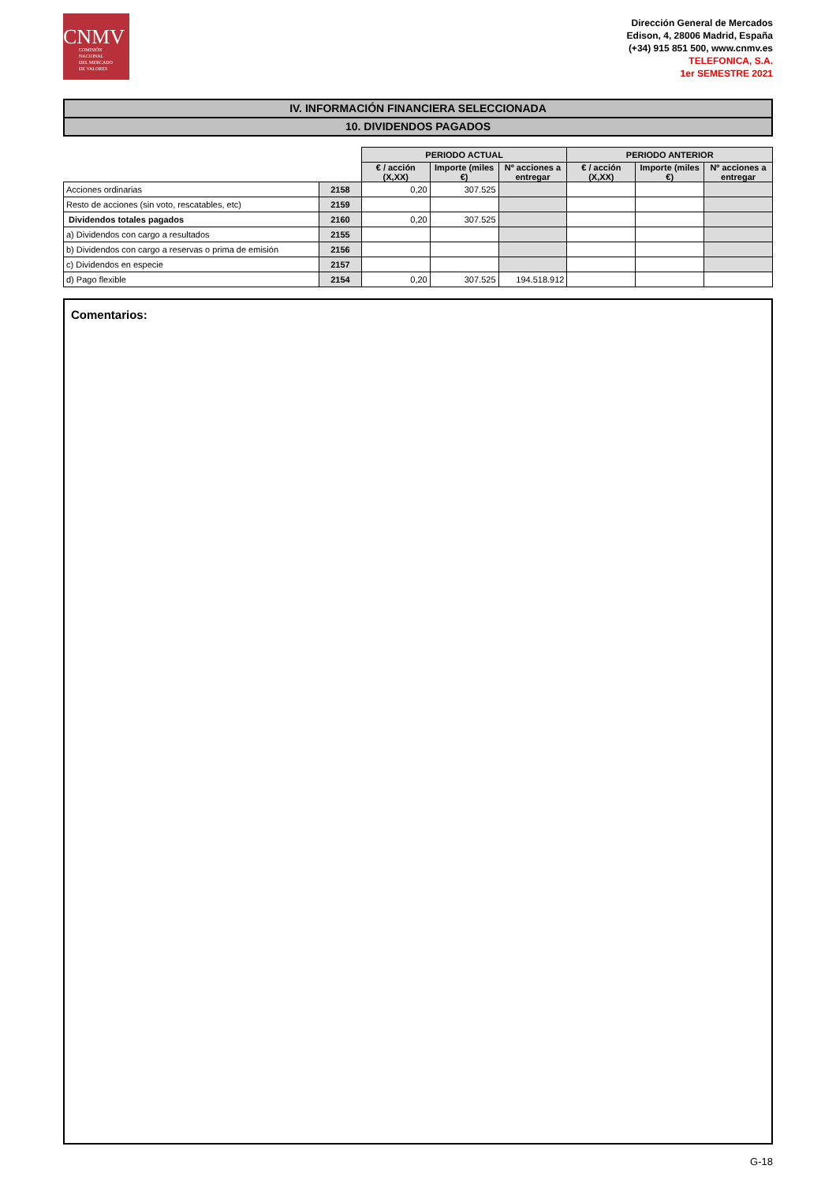CNMV
COMISIÓN
NACIONAL
DEL MERCADO
DE VALORES
Dirección General de Mercados
Edison, 4, 28006 Madrid, España
(+34) 915 851 500, www.cnmv.es
TELEFONICA, S.A.
1er SEMESTRE 2021
IV. INFORMACIÓN FINANCIERA SELECCIONADA
10. DIVIDENDOS PAGADOS
| | | PERIODO ACTUAL | | | PERIODO ANTERIOR | | |
| | | € / acción (X,XX) | Importe (miles €) | Nº acciones a entregar | € / acción (X,XX) | Importe (miles €) | Nº acciones a entregar |
| Acciones ordinarias | 2158 | 0,20 | 307.525 | | | | |
| Resto de acciones (sin voto, rescatables, etc) | 2159 | | | | | | |
| Dividendos totales pagados | 2160 | 0,20 | 307.525 | | | | |
| a) Dividendos con cargo a resultados | 2155 | | | | | | |
| b) Dividendos con cargo a reservas o prima de emisión | 2156 | | | | | | |
| c) Dividendos en especie | 2157 | | | | | | |
| d) Pago flexible | 2154 | 0,20 | 307.525 | 194.518.912 | | | |
Comentarios:
G-18